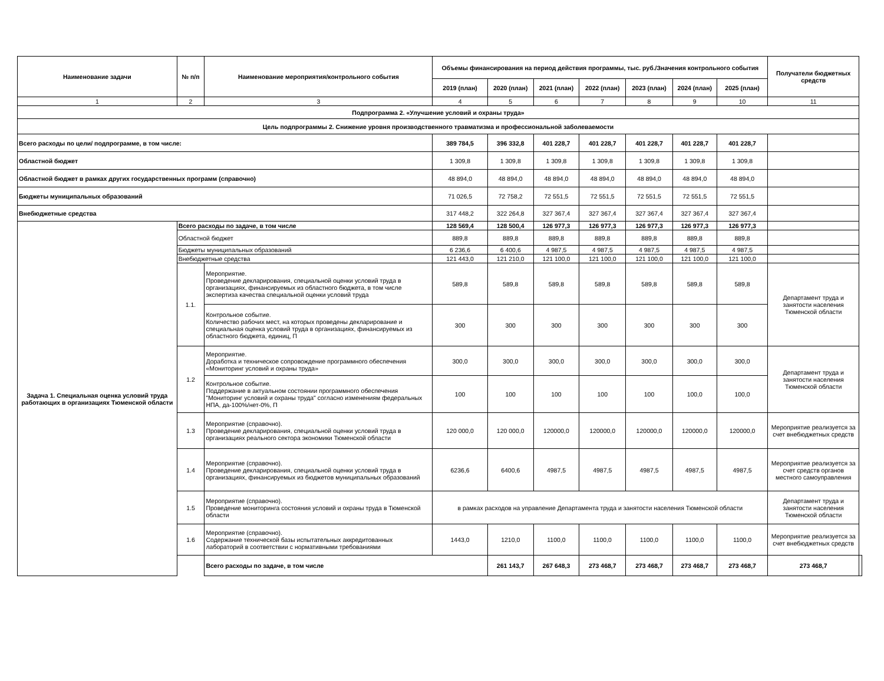| Наименование задачи | № п/п | Наименование мероприятия/контрольного события | Объемы финансирования на период действия программы, тыс. руб./Значения контрольного события | | | | | | | Получатели бюджетных средств | |
| --- | --- | --- | --- | --- | --- | --- | --- | --- | --- | --- | --- |
| | | | 2019 (план) | 2020 (план) | 2021 (план) | 2022 (план) | 2023 (план) | 2024 (план) | 2025 (план) | | |
| 1 | 2 | 3 | 4 | 5 | 6 | 7 | 8 | 9 | 10 | 11 | |
| Подпрограмма 2. «Улучшение условий и охраны труда» | | | | | | | | | | | |
| Цель подпрограммы 2. Снижение уровня производственного травматизма и профессиональной заболеваемости | | | | | | | | | | | |
| Всего расходы по цели/ подпрограмме, в том числе: | | | 389 784,5 | 396 332,8 | 401 228,7 | 401 228,7 | 401 228,7 | 401 228,7 | 401 228,7 | | |
| Областной бюджет | | | 1 309,8 | 1 309,8 | 1 309,8 | 1 309,8 | 1 309,8 | 1 309,8 | 1 309,8 | | |
| Областной бюджет в рамках других государственных программ (справочно) | | | 48 894,0 | 48 894,0 | 48 894,0 | 48 894,0 | 48 894,0 | 48 894,0 | 48 894,0 | | |
| Бюджеты муниципальных образований | | | 71 026,5 | 72 758,2 | 72 551,5 | 72 551,5 | 72 551,5 | 72 551,5 | 72 551,5 | | |
| Внебюджетные средства | | | 317 448,2 | 322 264,8 | 327 367,4 | 327 367,4 | 327 367,4 | 327 367,4 | 327 367,4 | | |
| Задача 1. Специальная оценка условий труда работающих в организациях Тюменской области | Всего расходы по задаче, в том числе | | 128 569,4 | 128 500,4 | 126 977,3 | 126 977,3 | 126 977,3 | 126 977,3 | 126 977,3 | | |
| | Областной бюджет | | 889,8 | 889,8 | 889,8 | 889,8 | 889,8 | 889,8 | 889,8 | | |
| | Бюджеты муниципальных образований | | 6 236,6 | 6 400,6 | 4 987,5 | 4 987,5 | 4 987,5 | 4 987,5 | 4 987,5 | | |
| | Внебюджетные средства | | 121 443,0 | 121 210,0 | 121 100,0 | 121 100,0 | 121 100,0 | 121 100,0 | 121 100,0 | | |
| | 1.1. | Мероприятие. Проведение декларирования, специальной оценки условий труда в организациях, финансируемых из областного бюджета, в том числе экспертиза качества специальной оценки условий труда | 589,8 | 589,8 | 589,8 | 589,8 | 589,8 | 589,8 | 589,8 | Департамент труда и занятости населения Тюменской области | |
| | | Контрольное событие. Количество рабочих мест, на которых проведены декларирование и специальная оценка условий труда в организациях, финансируемых из областного бюджета, единиц, П | 300 | 300 | 300 | 300 | 300 | 300 | 300 | | |
| | 1.2 | Мероприятие. Доработка и техническое сопровождение программного обеспечения «Мониторинг условий и охраны труда» | 300,0 | 300,0 | 300,0 | 300,0 | 300,0 | 300,0 | 300,0 | Департамент труда и занятости населения Тюменской области | |
| | | Контрольное событие. Поддержание в актуальном состоянии программного обеспечения "Мониторинг условий и охраны труда" согласно изменениям федеральных НПА, да-100%/нет-0%, П | 100 | 100 | 100 | 100 | 100 | 100,0 | 100,0 | | |
| | 1.3 | Мероприятие (справочно). Проведение декларирования, специальной оценки условий труда в организациях реального сектора экономики Тюменской области | 120 000,0 | 120 000,0 | 120000,0 | 120000,0 | 120000,0 | 120000,0 | 120000,0 | Мероприятие реализуется за счет внебюджетных средств | |
| | 1.4 | Мероприятие (справочно). Проведение декларирования, специальной оценки условий труда в организациях, финансируемых из бюджетов муниципальных образований | 6236,6 | 6400,6 | 4987,5 | 4987,5 | 4987,5 | 4987,5 | 4987,5 | Мероприятие реализуется за счет средств органов местного самоуправления | |
| | 1.5 | Мероприятие (справочно). Проведение мониторинга состояния условий и охраны труда в Тюменской области | в рамках расходов на управление Департамента труда и занятости населения Тюменской области | | | | | | | Департамент труда и занятости населения Тюменской области | |
| | 1.6 | Мероприятие (справочно). Содержание технической базы испытательных аккредитованных лабораторий в соответствии с нормативными требованиями | 1443,0 | 1210,0 | 1100,0 | 1100,0 | 1100,0 | 1100,0 | 1100,0 | Мероприятие реализуется за счет внебюджетных средств | |
| | | Всего расходы по задаче, в том числе | | 261 143,7 | 267 648,3 | 273 468,7 | 273 468,7 | 273 468,7 | 273 468,7 | 273 468,7 | |